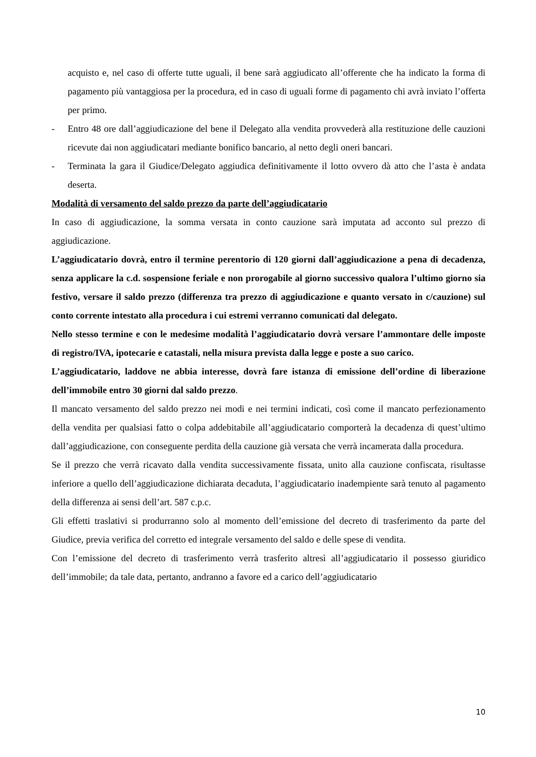acquisto e, nel caso di offerte tutte uguali, il bene sarà aggiudicato all’offerente che ha indicato la forma di pagamento più vantaggiosa per la procedura, ed in caso di uguali forme di pagamento chi avrà inviato l’offerta per primo.
- Entro 48 ore dall’aggiudicazione del bene il Delegato alla vendita provvederà alla restituzione delle cauzioni ricevute dai non aggiudicatari mediante bonifico bancario, al netto degli oneri bancari.
- Terminata la gara il Giudice/Delegato aggiudica definitivamente il lotto ovvero dà atto che l’asta è andata deserta.
Modalità di versamento del saldo prezzo da parte dell’aggiudicatario
In caso di aggiudicazione, la somma versata in conto cauzione sarà imputata ad acconto sul prezzo di aggiudicazione.
L’aggiudicatario dovrà, entro il termine perentorio di 120 giorni dall’aggiudicazione a pena di decadenza, senza applicare la c.d. sospensione feriale e non prorogabile al giorno successivo qualora l’ultimo giorno sia festivo, versare il saldo prezzo (differenza tra prezzo di aggiudicazione e quanto versato in c/cauzione) sul conto corrente intestato alla procedura i cui estremi verranno comunicati dal delegato.
Nello stesso termine e con le medesime modalità l’aggiudicatario dovrà versare l’ammontare delle imposte di registro/IVA, ipotecarie e catastali, nella misura prevista dalla legge e poste a suo carico.
L’aggiudicatario, laddove ne abbia interesse, dovrà fare istanza di emissione dell’ordine di liberazione dell’immobile entro 30 giorni dal saldo prezzo.
Il mancato versamento del saldo prezzo nei modi e nei termini indicati, così come il mancato perfezionamento della vendita per qualsiasi fatto o colpa addebitabile all’aggiudicatario comporterà la decadenza di quest’ultimo dall’aggiudicazione, con conseguente perdita della cauzione già versata che verrà incamerata dalla procedura.
Se il prezzo che verrà ricavato dalla vendita successivamente fissata, unito alla cauzione confiscata, risultasse inferiore a quello dell’aggiudicazione dichiarata decaduta, l’aggiudicatario inadempiente sarà tenuto al pagamento della differenza ai sensi dell’art. 587 c.p.c.
Gli effetti traslativi si produrranno solo al momento dell’emissione del decreto di trasferimento da parte del Giudice, previa verifica del corretto ed integrale versamento del saldo e delle spese di vendita.
Con l’emissione del decreto di trasferimento verrà trasferito altresì all’aggiudicatario il possesso giuridico dell’immobile; da tale data, pertanto, andranno a favore ed a carico dell’aggiudicatario
10